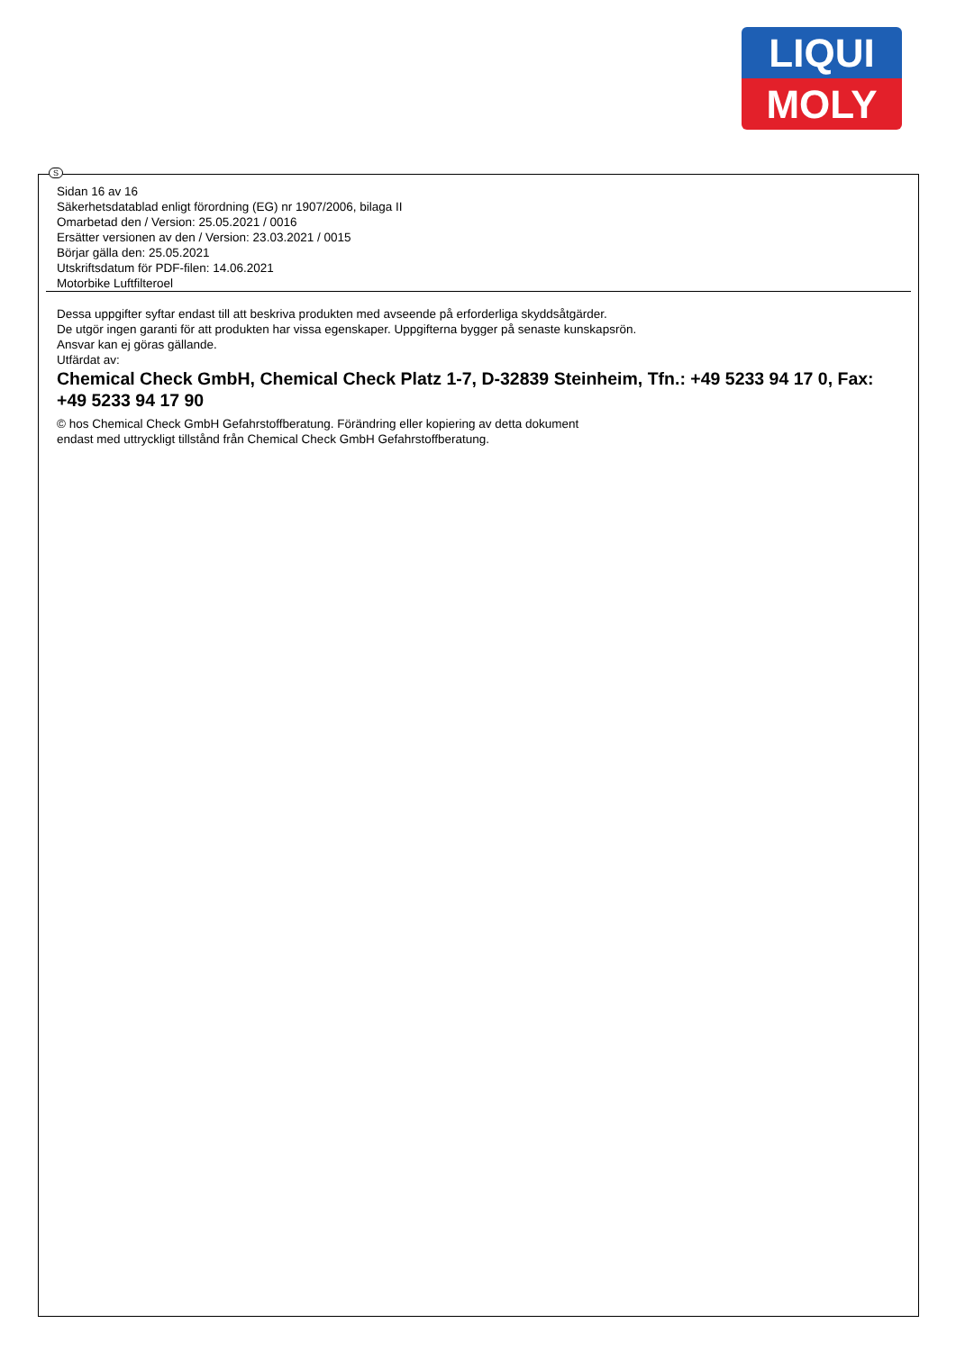LIQUI
MOLY
Sidan 16 av 16
Säkerhetsdatablad enligt förordning (EG) nr 1907/2006, bilaga II
Omarbetad den / Version: 25.05.2021 / 0016
Ersätter versionen av den / Version: 23.03.2021 / 0015
Börjar gälla den: 25.05.2021
Utskriftsdatum för PDF-filen: 14.06.2021
Motorbike Luftfilteroel
Dessa uppgifter syftar endast till att beskriva produkten med avseende på erforderliga skyddsåtgärder.
De utgör ingen garanti för att produkten har vissa egenskaper. Uppgifterna bygger på senaste kunskapsrön.
Ansvar kan ej göras gällande.
Utfärdat av:
Chemical Check GmbH, Chemical Check Platz 1-7, D-32839 Steinheim, Tfn.: +49 5233 94 17 0, Fax: +49 5233 94 17 90
© hos Chemical Check GmbH Gefahrstoffberatung. Förändring eller kopiering av detta dokument
endast med uttryckligt tillstånd från Chemical Check GmbH Gefahrstoffberatung.
S